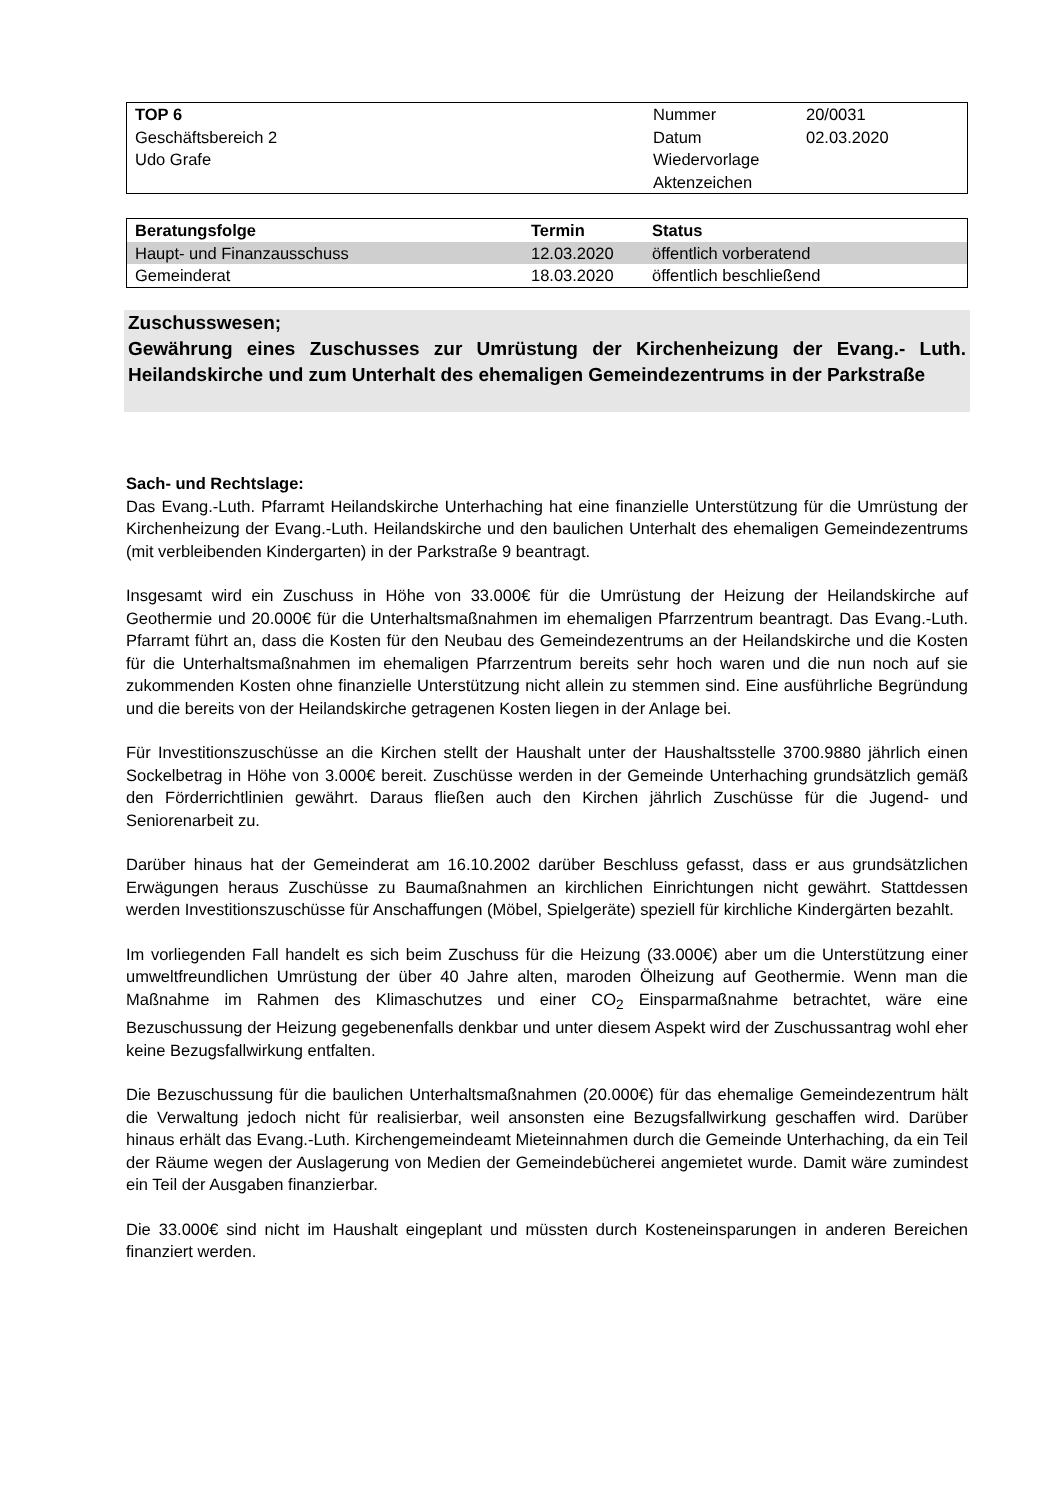| TOP 6 Geschäftsbereich 2 Udo Grafe | Nummer Datum Wiedervorlage Aktenzeichen | 20/0031 02.03.2020 |
| Beratungsfolge | Termin | Status |
| --- | --- | --- |
| Haupt- und Finanzausschuss | 12.03.2020 | öffentlich vorberatend |
| Gemeinderat | 18.03.2020 | öffentlich beschließend |
Zuschusswesen;
Gewährung eines Zuschusses zur Umrüstung der Kirchenheizung der Evang.- Luth. Heilandskirche und zum Unterhalt des ehemaligen Gemeindezentrums in der Parkstraße
Sach- und Rechtslage:
Das Evang.-Luth. Pfarramt Heilandskirche Unterhaching hat eine finanzielle Unterstützung für die Umrüstung der Kirchenheizung der Evang.-Luth. Heilandskirche und den baulichen Unterhalt des ehemaligen Gemeindezentrums (mit verbleibenden Kindergarten) in der Parkstraße 9 beantragt.
Insgesamt wird ein Zuschuss in Höhe von 33.000€ für die Umrüstung der Heizung der Heilandskirche auf Geothermie und 20.000€ für die Unterhaltsmaßnahmen im ehemaligen Pfarrzentrum beantragt. Das Evang.-Luth. Pfarramt führt an, dass die Kosten für den Neubau des Gemeindezentrums an der Heilandskirche und die Kosten für die Unterhaltsmaßnahmen im ehemaligen Pfarrzentrum bereits sehr hoch waren und die nun noch auf sie zukommenden Kosten ohne finanzielle Unterstützung nicht allein zu stemmen sind. Eine ausführliche Begründung und die bereits von der Heilandskirche getragenen Kosten liegen in der Anlage bei.
Für Investitionszuschüsse an die Kirchen stellt der Haushalt unter der Haushaltsstelle 3700.9880 jährlich einen Sockelbetrag in Höhe von 3.000€ bereit. Zuschüsse werden in der Gemeinde Unterhaching grundsätzlich gemäß den Förderrichtlinien gewährt. Daraus fließen auch den Kirchen jährlich Zuschüsse für die Jugend- und Seniorenarbeit zu.
Darüber hinaus hat der Gemeinderat am 16.10.2002 darüber Beschluss gefasst, dass er aus grundsätzlichen Erwägungen heraus Zuschüsse zu Baumaßnahmen an kirchlichen Einrichtungen nicht gewährt. Stattdessen werden Investitionszuschüsse für Anschaffungen (Möbel, Spielgeräte) speziell für kirchliche Kindergärten bezahlt.
Im vorliegenden Fall handelt es sich beim Zuschuss für die Heizung (33.000€) aber um die Unterstützung einer umweltfreundlichen Umrüstung der über 40 Jahre alten, maroden Ölheizung auf Geothermie. Wenn man die Maßnahme im Rahmen des Klimaschutzes und einer CO<sub>2</sub> Einsparmaßnahme betrachtet, wäre eine Bezuschussung der Heizung gegebenenfalls denkbar und unter diesem Aspekt wird der Zuschussantrag wohl eher keine Bezugsfallwirkung entfalten.
Die Bezuschussung für die baulichen Unterhaltsmaßnahmen (20.000€) für das ehemalige Gemeindezentrum hält die Verwaltung jedoch nicht für realisierbar, weil ansonsten eine Bezugsfallwirkung geschaffen wird. Darüber hinaus erhält das Evang.-Luth. Kirchengemeindeamt Mieteinnahmen durch die Gemeinde Unterhaching, da ein Teil der Räume wegen der Auslagerung von Medien der Gemeindebücherei angemietet wurde. Damit wäre zumindest ein Teil der Ausgaben finanzierbar.
Die 33.000€ sind nicht im Haushalt eingeplant und müssten durch Kosteneinsparungen in anderen Bereichen finanziert werden.